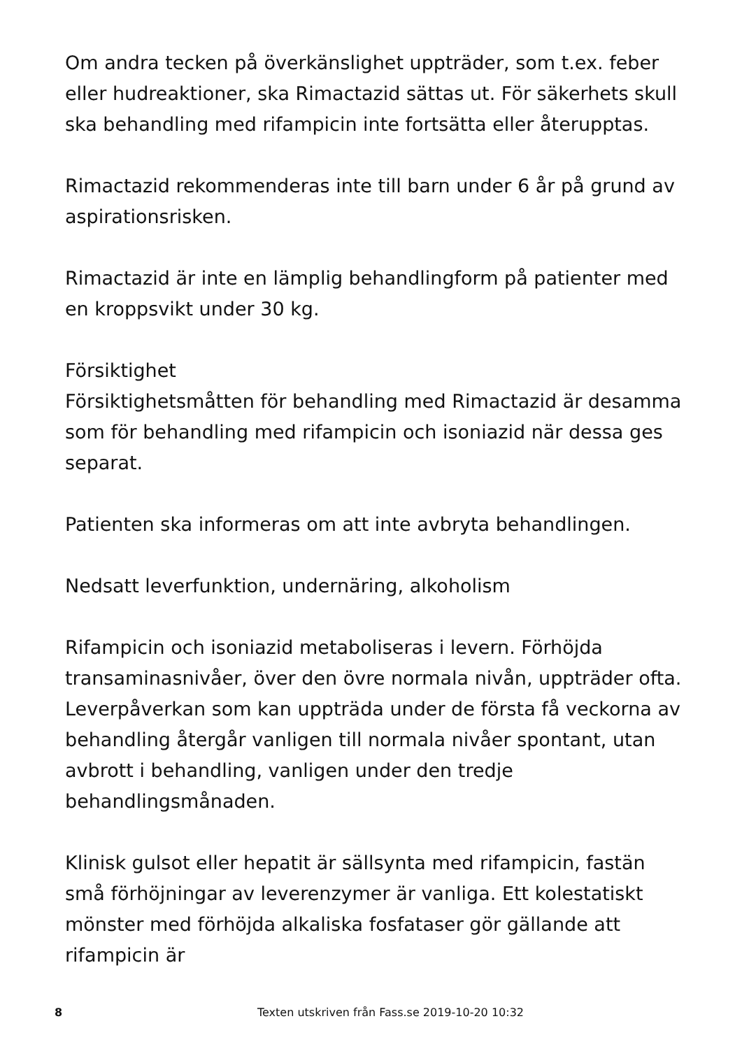Om andra tecken på överkänslighet uppträder, som t.ex. feber eller hudreaktioner, ska Rimactazid sättas ut. För säkerhets skull ska behandling med rifampicin inte fortsätta eller återupptas.
Rimactazid rekommenderas inte till barn under 6 år på grund av aspirationsrisken.
Rimactazid är inte en lämplig behandlingform på patienter med en kroppsvikt under 30 kg.
Försiktighet
Försiktighetsmåtten för behandling med Rimactazid är desamma som för behandling med rifampicin och isoniazid när dessa ges separat.
Patienten ska informeras om att inte avbryta behandlingen.
Nedsatt leverfunktion, undernäring, alkoholism
Rifampicin och isoniazid metaboliseras i levern. Förhöjda transaminasnivåer, över den övre normala nivån, uppträder ofta. Leverpåverkan som kan uppträda under de första få veckorna av behandling återgår vanligen till normala nivåer spontant, utan avbrott i behandling, vanligen under den tredje behandlingsmånaden.
Klinisk gulsot eller hepatit är sällsynta med rifampicin, fastän små förhöjningar av leverenzymer är vanliga. Ett kolestatiskt mönster med förhöjda alkaliska fosfataser gör gällande att rifampicin är
8 Texten utskriven från Fass.se 2019-10-20 10:32